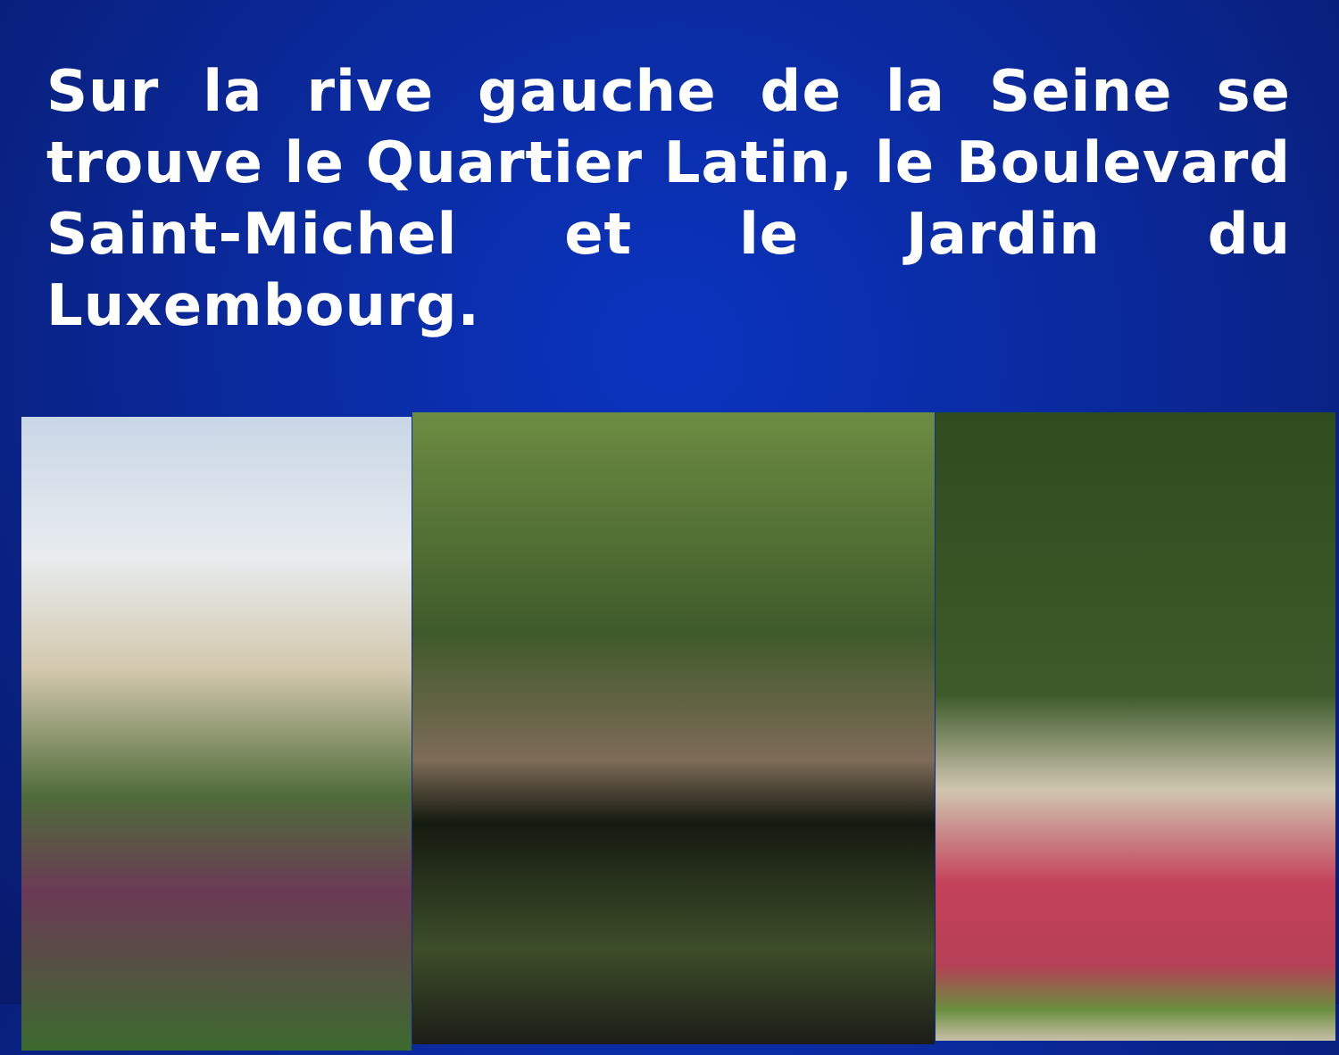Sur la rive gauche de la Seine se trouve le Quartier Latin, le Boulevard Saint-Michel et le Jardin du Luxembourg.